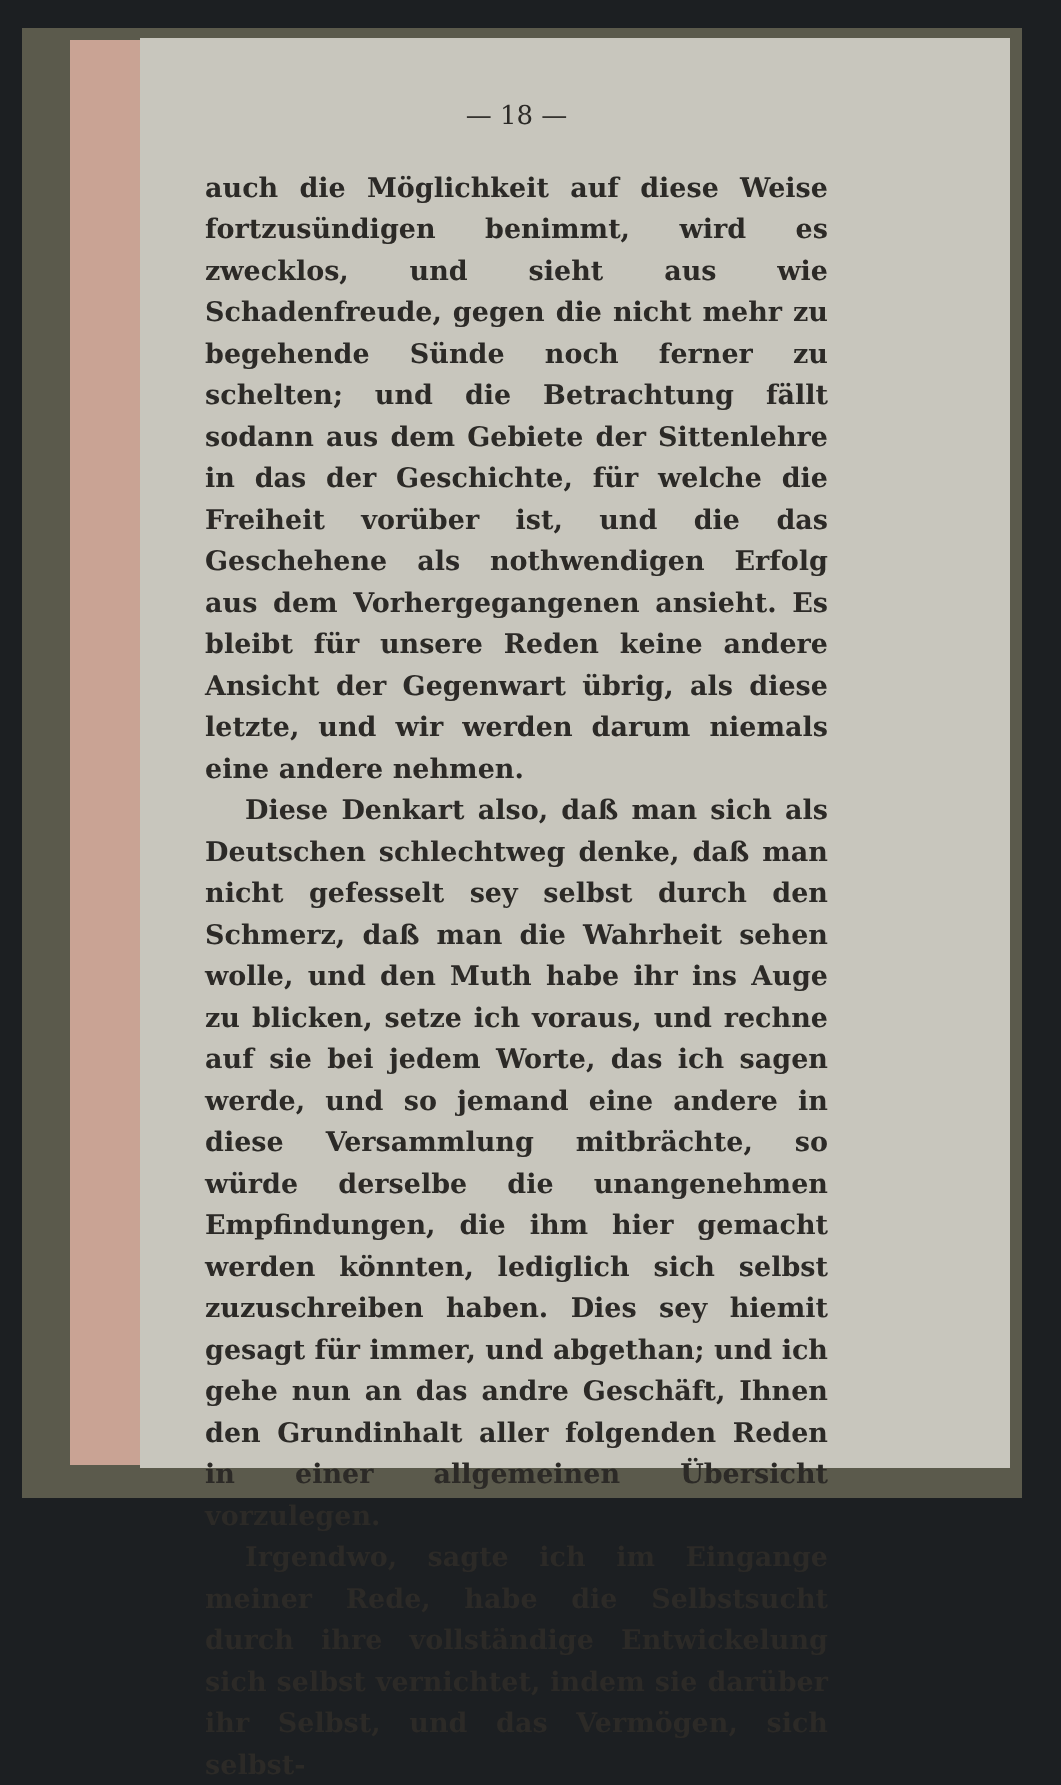— 18 —
auch die Möglichkeit auf diese Weise fortzusündigen benimmt, wird es zwecklos, und sieht aus wie Schadenfreude, gegen die nicht mehr zu begehende Sünde noch ferner zu schelten; und die Betrachtung fällt sodann aus dem Gebiete der Sittenlehre in das der Geschichte, für welche die Freiheit vorüber ist, und die das Geschehene als nothwendigen Erfolg aus dem Vorhergegangenen ansieht. Es bleibt für unsere Reden keine andere Ansicht der Gegenwart übrig, als diese letzte, und wir werden darum niemals eine andere nehmen.
Diese Denkart also, daß man sich als Deutschen schlechtweg denke, daß man nicht gefesselt sey selbst durch den Schmerz, daß man die Wahrheit sehen wolle, und den Muth habe ihr ins Auge zu blicken, setze ich voraus, und rechne auf sie bei jedem Worte, das ich sagen werde, und so jemand eine andere in diese Versammlung mitbrächte, so würde derselbe die unangenehmen Empfindungen, die ihm hier gemacht werden könnten, lediglich sich selbst zuzuschreiben haben. Dies sey hiemit gesagt für immer, und abgethan; und ich gehe nun an das andre Geschäft, Ihnen den Grundinhalt aller folgenden Reden in einer allgemeinen Übersicht vorzulegen.
Irgendwo, sagte ich im Eingange meiner Rede, habe die Selbstsucht durch ihre vollständige Entwickelung sich selbst vernichtet, indem sie darüber ihr Selbst, und das Vermögen, sich selbst-